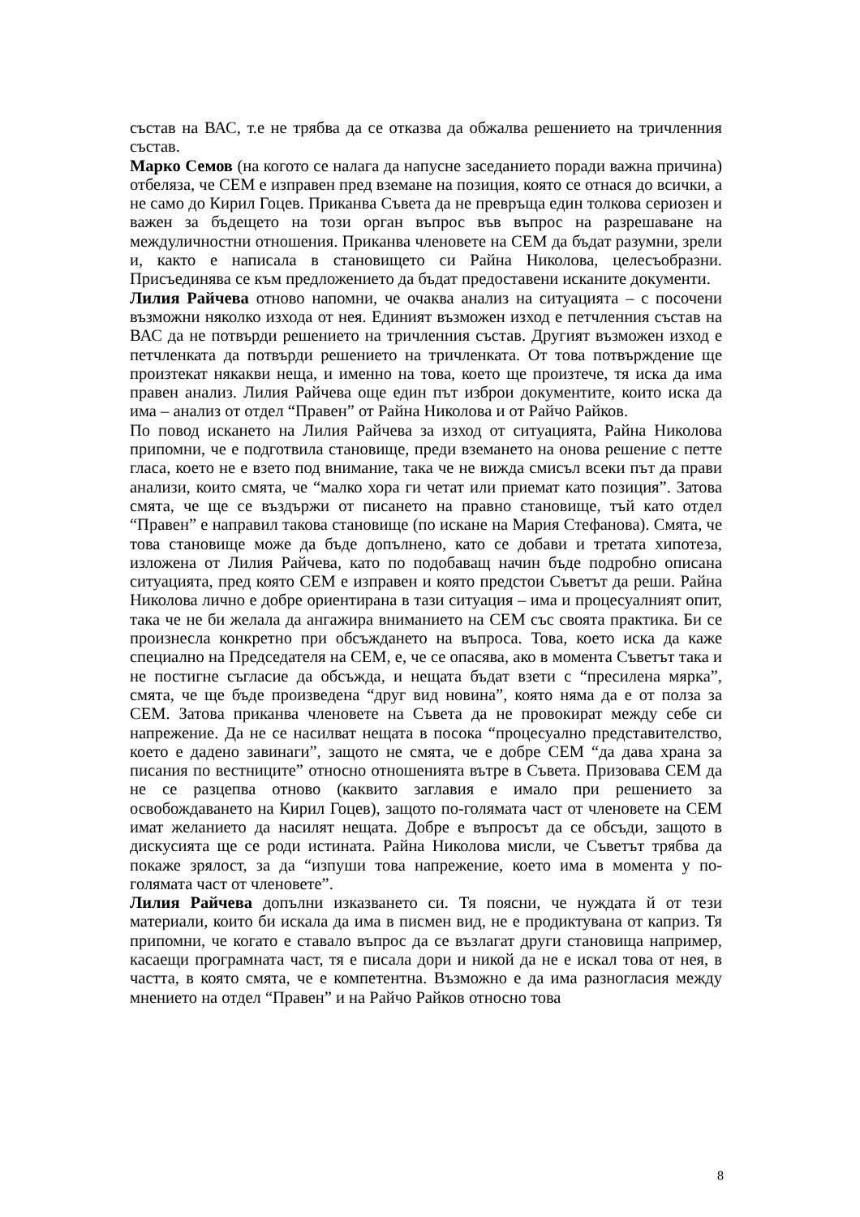състав на ВАС, т.е не трябва да се отказва да обжалва решението на тричленния състав.
Марко Семов (на когото се налага да напусне заседанието поради важна причина) отбеляза, че СЕМ е изправен пред вземане на позиция, която се отнася до всички, а не само до Кирил Гоцев. Приканва Съвета да не превръща един толкова сериозен и важен за бъдещето на този орган въпрос във въпрос на разрешаване на междуличностни отношения. Приканва членовете на СЕМ да бъдат разумни, зрели и, както е написала в становището си Райна Николова, целесъобразни. Присъединява се към предложението да бъдат предоставени исканите документи.
Лилия Райчева отново напомни, че очаква анализ на ситуацията – с посочени възможни няколко изхода от нея. Единият възможен изход е петчленния състав на ВАС да не потвърди решението на тричленния състав. Другият възможен изход е петчленката да потвърди решението на тричленката. От това потвърждение ще произтекат някакви неща, и именно на това, което ще произтече, тя иска да има правен анализ. Лилия Райчева още един път изброи документите, които иска да има – анализ от отдел “Правен” от Райна Николова и от Райчо Райков.
По повод искането на Лилия Райчева за изход от ситуацията, Райна Николова припомни, че е подготвила становище, преди вземането на онова решение с петте гласа, което не е взето под внимание, така че не вижда смисъл всеки път да прави анализи, които смята, че “малко хора ги четат или приемат като позиция”. Затова смята, че ще се въздържи от писането на правно становище, тъй като отдел “Правен” е направил такова становище (по искане на Мария Стефанова). Смята, че това становище може да бъде допълнено, като се добави и третата хипотеза, изложена от Лилия Райчева, като по подобаващ начин бъде подробно описана ситуацията, пред която СЕМ е изправен и която предстои Съветът да реши. Райна Николова лично е добре ориентирана в тази ситуация – има и процесуалният опит, така че не би желала да ангажира вниманието на СЕМ със своята практика. Би се произнесла конкретно при обсъждането на въпроса. Това, което иска да каже специално на Председателя на СЕМ, е, че се опасява, ако в момента Съветът така и не постигне съгласие да обсъжда, и нещата бъдат взети с “пресилена мярка”, смята, че ще бъде произведена “друг вид новина”, която няма да е от полза за СЕМ. Затова приканва членовете на Съвета да не провокират между себе си напрежение. Да не се насилват нещата в посока “процесуално представителство, което е дадено завинаги”, защото не смята, че е добре СЕМ “да дава храна за писания по вестниците” относно отношенията вътре в Съвета. Призовава СЕМ да не се разцепва отново (каквито заглавия е имало при решението за освобождаването на Кирил Гоцев), защото по-голямата част от членовете на СЕМ имат желанието да насилят нещата. Добре е въпросът да се обсъди, защото в дискусията ще се роди истината. Райна Николова мисли, че Съветът трябва да покаже зрялост, за да “изпуши това напрежение, което има в момента у по-голямата част от членовете”.
Лилия Райчева допълни изказването си. Тя поясни, че нуждата й от тези материали, които би искала да има в писмен вид, не е продиктувана от каприз. Тя припомни, че когато е ставало въпрос да се възлагат други становища например, касаещи програмната част, тя е писала дори и никой да не е искал това от нея, в частта, в която смята, че е компетентна. Възможно е да има разногласия между мнението на отдел “Правен” и на Райчо Райков относно това
8